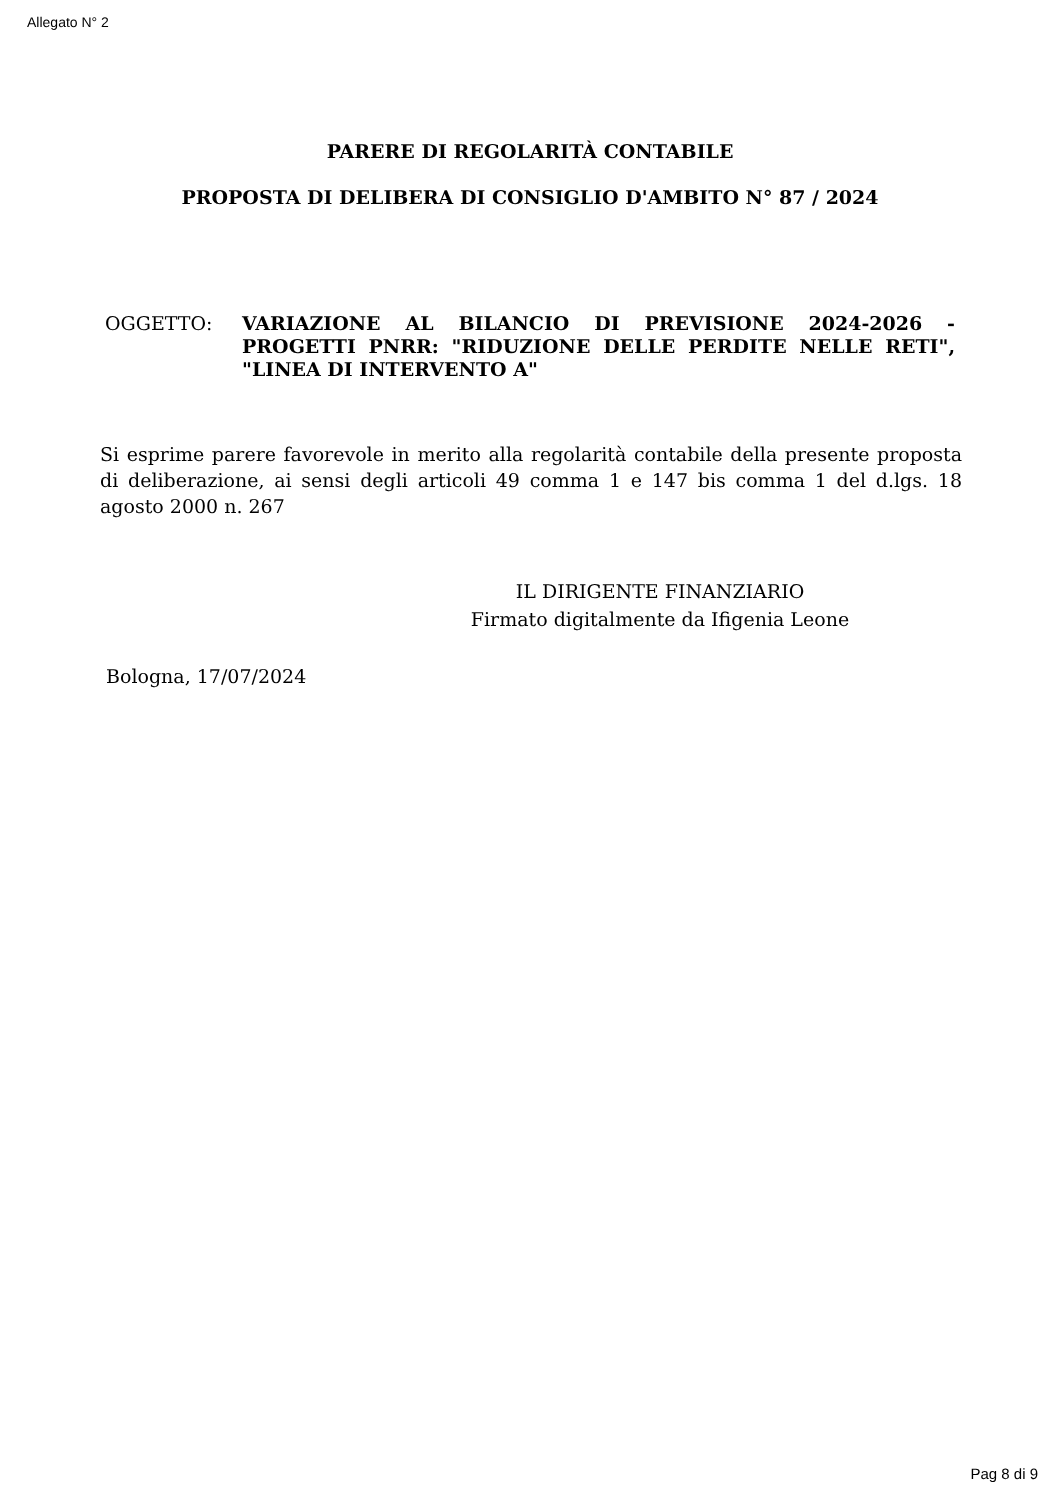Allegato N° 2
PARERE DI REGOLARITÀ CONTABILE
PROPOSTA DI DELIBERA DI CONSIGLIO D'AMBITO N° 87 / 2024
OGGETTO: VARIAZIONE AL BILANCIO DI PREVISIONE 2024-2026 - PROGETTI PNRR: "RIDUZIONE DELLE PERDITE NELLE RETI", "LINEA DI INTERVENTO A"
Si esprime parere favorevole in merito alla regolarità contabile della presente proposta di deliberazione, ai sensi degli articoli 49 comma 1 e 147 bis comma 1 del d.lgs. 18 agosto 2000 n. 267
IL DIRIGENTE FINANZIARIO
Firmato digitalmente da Ifigenia Leone
Bologna, 17/07/2024
Pag 8 di 9